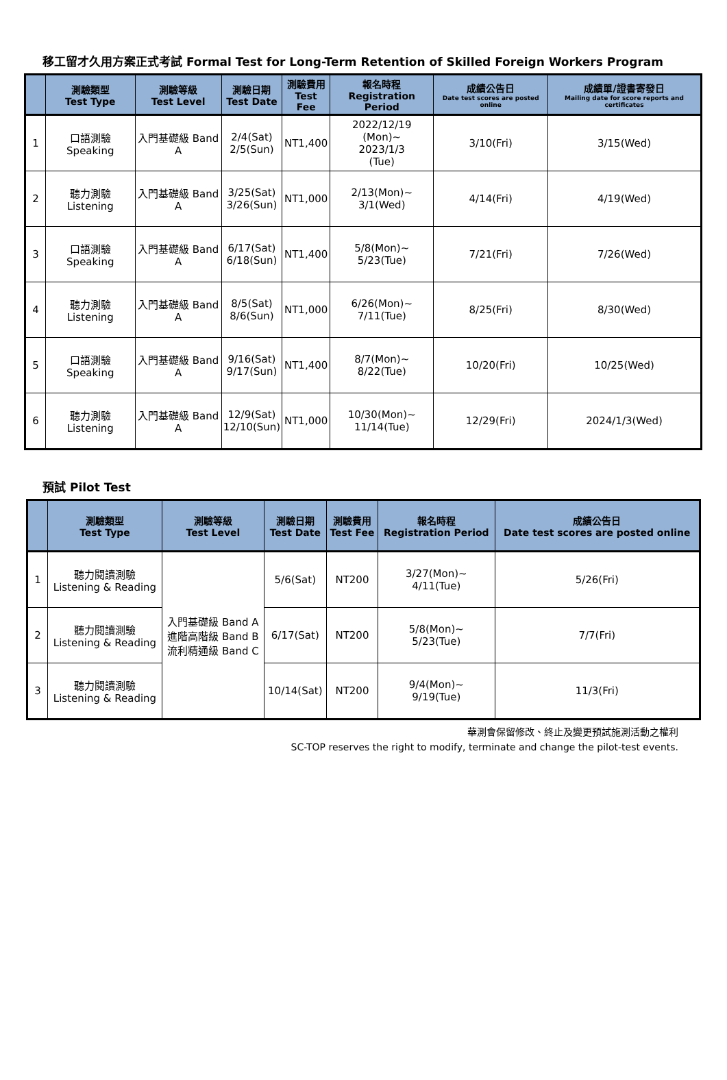移工留才久用方案正式考試 Formal Test for Long-Term Retention of Skilled Foreign Workers Program
| | 測驗類型 Test Type | 測驗等級 Test Level | 測驗日期 Test Date | 測驗費用 Test Fee | 報名時程 Registration Period | 成績公告日 Date test scores are posted online | 成績單/證書寄發日 Mailing date for score reports and certificates |
| --- | --- | --- | --- | --- | --- | --- | --- |
| 1 | 口語測驗 Speaking | 入門基礎級 Band A | 2/4(Sat) 2/5(Sun) | NT1,400 | 2022/12/19 (Mon)~ 2023/1/3 (Tue) | 3/10(Fri) | 3/15(Wed) |
| 2 | 聽力測驗 Listening | 入門基礎級 Band A | 3/25(Sat) 3/26(Sun) | NT1,000 | 2/13(Mon)~ 3/1(Wed) | 4/14(Fri) | 4/19(Wed) |
| 3 | 口語測驗 Speaking | 入門基礎級 Band A | 6/17(Sat) 6/18(Sun) | NT1,400 | 5/8(Mon)~ 5/23(Tue) | 7/21(Fri) | 7/26(Wed) |
| 4 | 聽力測驗 Listening | 入門基礎級 Band A | 8/5(Sat) 8/6(Sun) | NT1,000 | 6/26(Mon)~ 7/11(Tue) | 8/25(Fri) | 8/30(Wed) |
| 5 | 口語測驗 Speaking | 入門基礎級 Band A | 9/16(Sat) 9/17(Sun) | NT1,400 | 8/7(Mon)~ 8/22(Tue) | 10/20(Fri) | 10/25(Wed) |
| 6 | 聽力測驗 Listening | 入門基礎級 Band A | 12/9(Sat) 12/10(Sun) | NT1,000 | 10/30(Mon)~ 11/14(Tue) | 12/29(Fri) | 2024/1/3(Wed) |
預試 Pilot Test
| | 測驗類型 Test Type | 測驗等級 Test Level | 測驗日期 Test Date | 測驗費用 Test Fee | 報名時程 Registration Period | 成績公告日 Date test scores are posted online |
| --- | --- | --- | --- | --- | --- | --- |
| 1 | 聽力閱讀測驗 Listening & Reading | 入門基礎級 Band A 進階高階級 Band B 流利精通級 Band C | 5/6(Sat) | NT200 | 3/27(Mon)~ 4/11(Tue) | 5/26(Fri) |
| 2 | 聽力閱讀測驗 Listening & Reading | | 6/17(Sat) | NT200 | 5/8(Mon)~ 5/23(Tue) | 7/7(Fri) |
| 3 | 聽力閱讀測驗 Listening & Reading | | 10/14(Sat) | NT200 | 9/4(Mon)~ 9/19(Tue) | 11/3(Fri) |
華測會保留修改、終止及變更預試施測活動之權利
SC-TOP reserves the right to modify, terminate and change the pilot-test events.